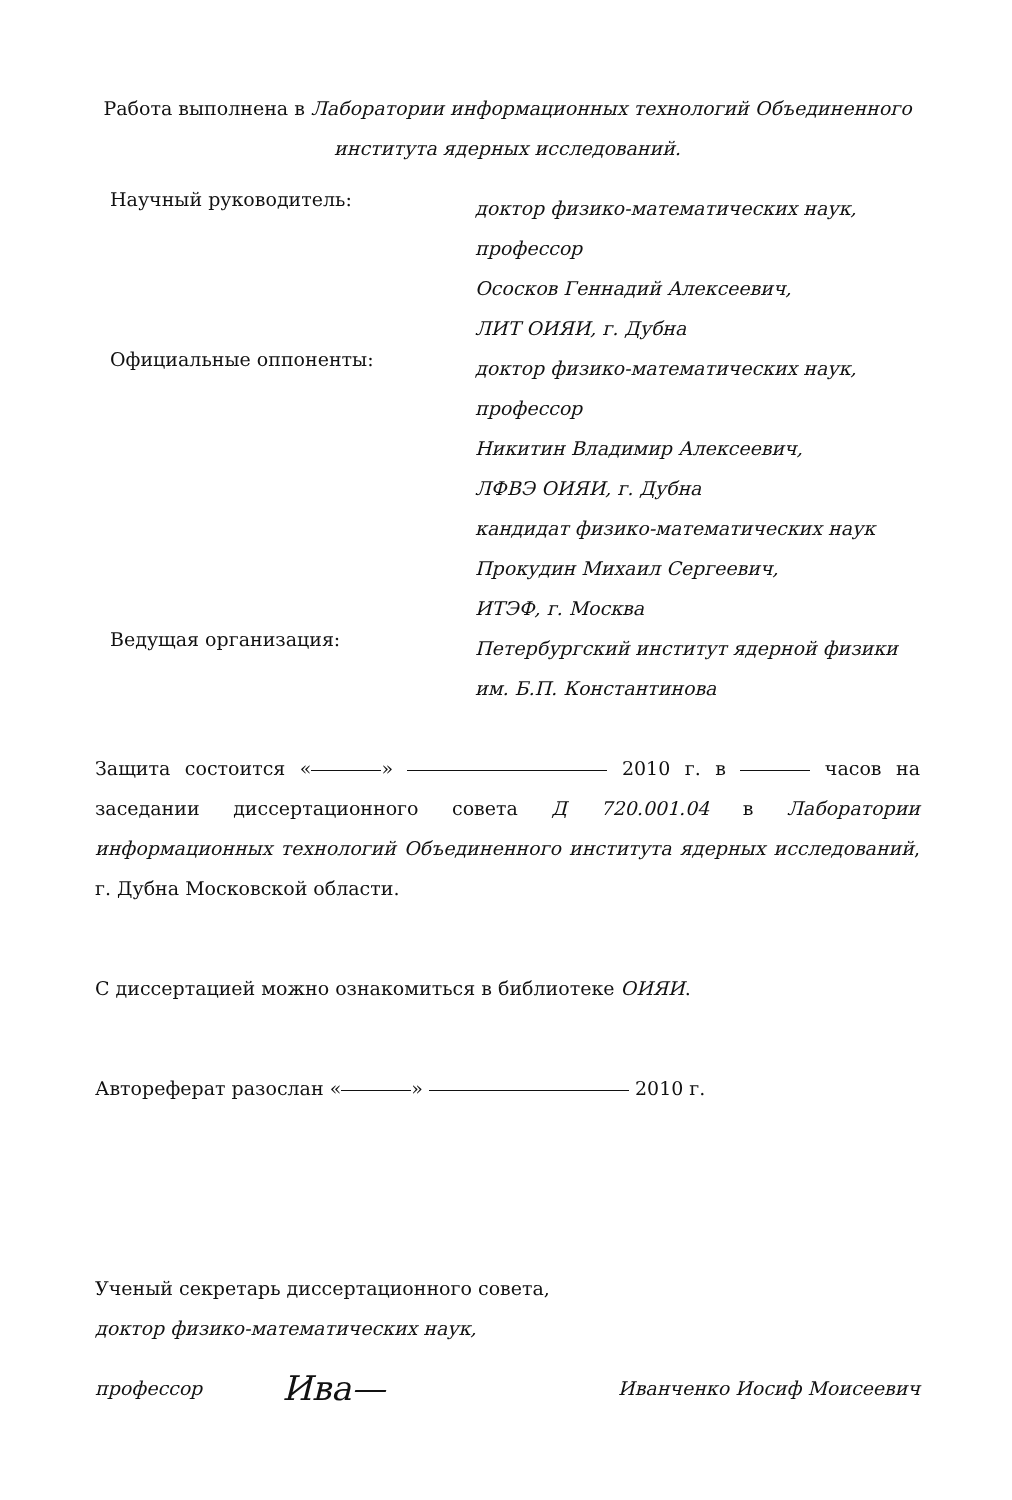Работа выполнена в Лаборатории информационных технологий Объединенного института ядерных исследований.
Научный руководитель:
доктор физико-математических наук, профессор
Ососков Геннадий Алексеевич,
ЛИТ ОИЯИ, г. Дубна
Официальные оппоненты:
доктор физико-математических наук, профессор
Никитин Владимир Алексеевич,
ЛФВЭ ОИЯИ, г. Дубна
кандидат физико-математических наук
Прокудин Михаил Сергеевич,
ИТЭФ, г. Москва
Ведущая организация:
Петербургский институт ядерной физики им. Б.П. Константинова
Защита состоится « » 2010 г. в часов на заседании диссертационного совета Д 720.001.04 в Лаборатории информационных технологий Объединенного института ядерных исследований, г. Дубна Московской области.
С диссертацией можно ознакомиться в библиотеке ОИЯИ.
Автореферат разослан « » 2010 г.
Ученый секретарь диссертационного совета,
доктор физико-математических наук,
профессор Ива— Иванченко Иосиф Моисеевич